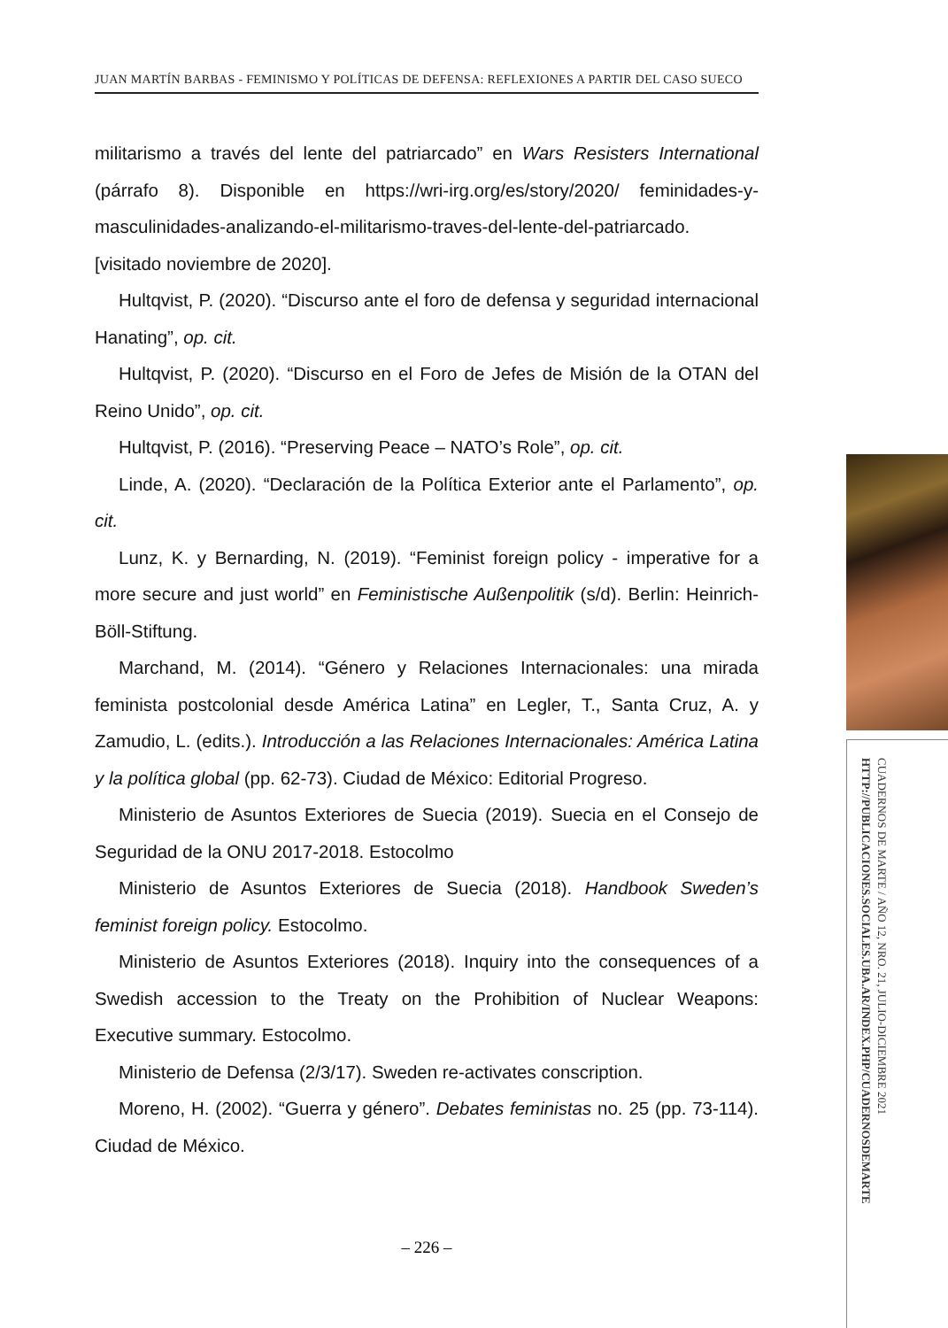JUAN MARTÍN BARBAS - FEMINISMO Y POLÍTICAS DE DEFENSA: REFLEXIONES A PARTIR DEL CASO SUECO
militarismo a través del lente del patriarcado” en Wars Resisters International (párrafo 8). Disponible en https://wri-irg.org/es/story/2020/ feminidades-y-masculinidades-analizando-el-militarismo-traves-del-lente-del-patriarcado. [visitado noviembre de 2020].
Hultqvist, P. (2020). “Discurso ante el foro de defensa y seguridad internacional Hanating”, op. cit.
Hultqvist, P. (2020). “Discurso en el Foro de Jefes de Misión de la OTAN del Reino Unido”, op. cit.
Hultqvist, P. (2016). “Preserving Peace – NATO’s Role”, op. cit.
Linde, A. (2020). “Declaración de la Política Exterior ante el Parlamento”, op. cit.
Lunz, K. y Bernarding, N. (2019). “Feminist foreign policy - imperative for a more secure and just world” en Feministische Außenpolitik (s/d). Berlin: Heinrich-Böll-Stiftung.
Marchand, M. (2014). “Género y Relaciones Internacionales: una mirada feminista postcolonial desde América Latina” en Legler, T., Santa Cruz, A. y Zamudio, L. (edits.). Introducción a las Relaciones Internacionales: América Latina y la política global (pp. 62-73). Ciudad de México: Editorial Progreso.
Ministerio de Asuntos Exteriores de Suecia (2019). Suecia en el Consejo de Seguridad de la ONU 2017-2018. Estocolmo
Ministerio de Asuntos Exteriores de Suecia (2018). Handbook Sweden’s feminist foreign policy. Estocolmo.
Ministerio de Asuntos Exteriores (2018). Inquiry into the consequences of a Swedish accession to the Treaty on the Prohibition of Nuclear Weapons: Executive summary. Estocolmo.
Ministerio de Defensa (2/3/17). Sweden re-activates conscription.
Moreno, H. (2002). “Guerra y género”. Debates feministas no. 25 (pp. 73-114). Ciudad de México.
CUADERNOS DE MARTE / AÑO 12, NRO. 21, JULIO-DICIEMBRE 2021
HTTP://PUBLICACIONES.SOCIALES.UBA.AR/INDEX.PHP/CUADERNOSDEMARTE
– 226 –